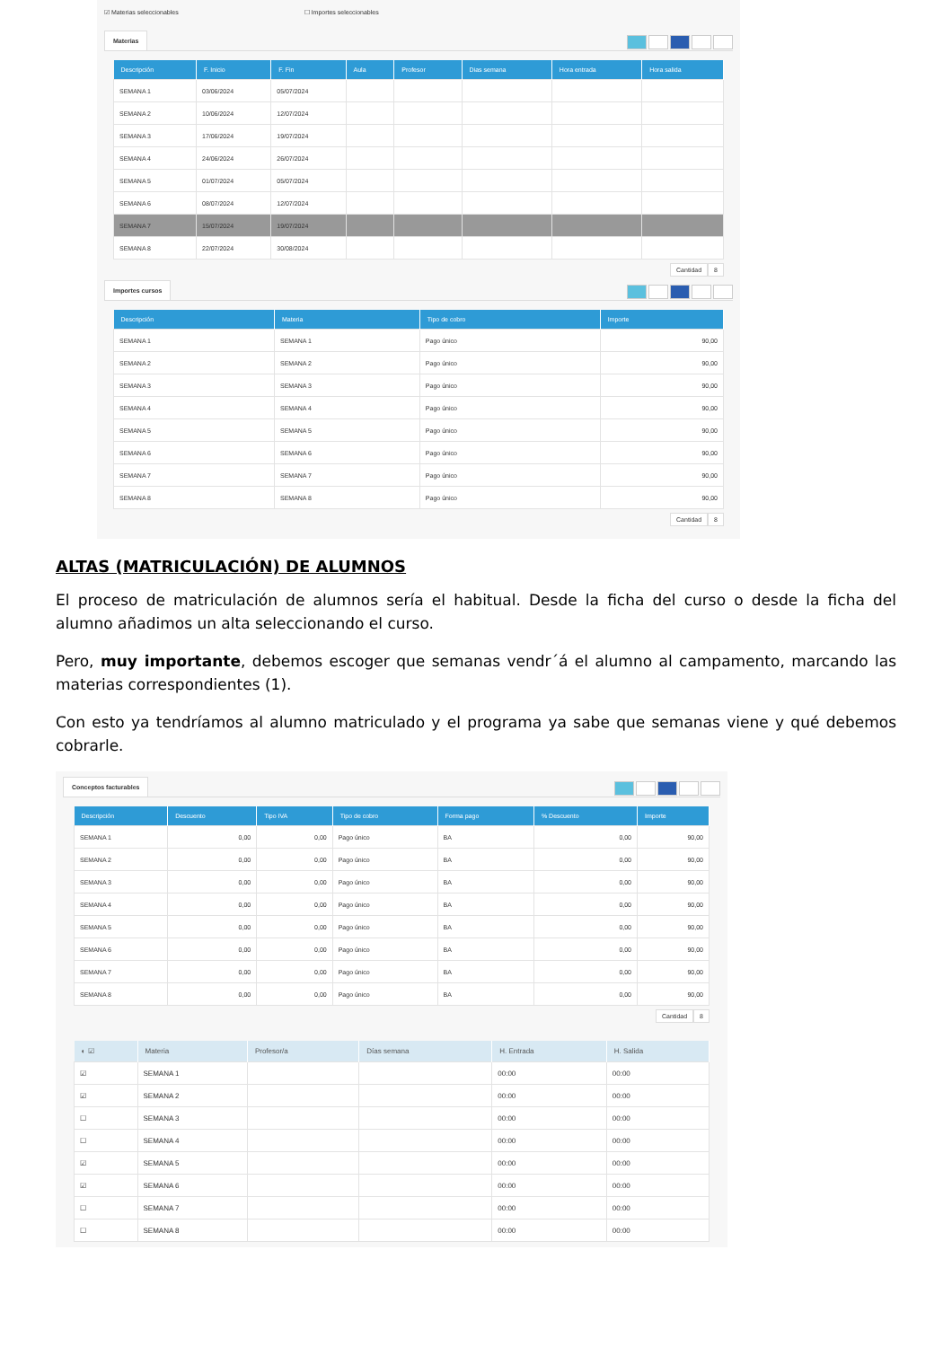☑ Materias seleccionables ☐ Importes seleccionables
Materias
| Descripción | F. Inicio | F. Fin | Aula | Profesor | Dias semana | Hora entrada | Hora salida |
| --- | --- | --- | --- | --- | --- | --- | --- |
| SEMANA 1 | 03/06/2024 | 05/07/2024 | | | | | |
| SEMANA 2 | 10/06/2024 | 12/07/2024 | | | | | |
| SEMANA 3 | 17/06/2024 | 19/07/2024 | | | | | |
| SEMANA 4 | 24/06/2024 | 26/07/2024 | | | | | |
| SEMANA 5 | 01/07/2024 | 05/07/2024 | | | | | |
| SEMANA 6 | 08/07/2024 | 12/07/2024 | | | | | |
| SEMANA 7 | 15/07/2024 | 19/07/2024 | | | | | |
| SEMANA 8 | 22/07/2024 | 30/08/2024 | | | | | |
Cantidad 8
Importes cursos
| Descripción | Materia | Tipo de cobro | Importe |
| --- | --- | --- | --- |
| SEMANA 1 | SEMANA 1 | Pago único | 90,00 |
| SEMANA 2 | SEMANA 2 | Pago único | 90,00 |
| SEMANA 3 | SEMANA 3 | Pago único | 90,00 |
| SEMANA 4 | SEMANA 4 | Pago único | 90,00 |
| SEMANA 5 | SEMANA 5 | Pago único | 90,00 |
| SEMANA 6 | SEMANA 6 | Pago único | 90,00 |
| SEMANA 7 | SEMANA 7 | Pago único | 90,00 |
| SEMANA 8 | SEMANA 8 | Pago único | 90,00 |
Cantidad 8
ALTAS (MATRICULACIÓN) DE ALUMNOS
El proceso de matriculación de alumnos sería el habitual. Desde la ficha del curso o desde la ficha del alumno añadimos un alta seleccionando el curso.
Pero, muy importante, debemos escoger que semanas vendr´á el alumno al campamento, marcando las materias correspondientes (1).
Con esto ya tendríamos al alumno matriculado y el programa ya sabe que semanas viene y qué debemos cobrarle.
Conceptos facturables
| Descripción | Descuento | Tipo IVA | Tipo de cobro | Forma pago | % Descuento | Importe |
| --- | --- | --- | --- | --- | --- | --- |
| SEMANA 1 | 0,00 | 0,00 | Pago único | BA | 0,00 | 90,00 |
| SEMANA 2 | 0,00 | 0,00 | Pago único | BA | 0,00 | 90,00 |
| SEMANA 3 | 0,00 | 0,00 | Pago único | BA | 0,00 | 90,00 |
| SEMANA 4 | 0,00 | 0,00 | Pago único | BA | 0,00 | 90,00 |
| SEMANA 5 | 0,00 | 0,00 | Pago único | BA | 0,00 | 90,00 |
| SEMANA 6 | 0,00 | 0,00 | Pago único | BA | 0,00 | 90,00 |
| SEMANA 7 | 0,00 | 0,00 | Pago único | BA | 0,00 | 90,00 |
| SEMANA 8 | 0,00 | 0,00 | Pago único | BA | 0,00 | 90,00 |
Cantidad 8
| ◐ ☑ | Materia | Profesor/a | Días semana | H. Entrada | H. Salida |
| --- | --- | --- | --- | --- | --- |
| ☑ | SEMANA 1 | | | 00:00 | 00:00 |
| ☑ | SEMANA 2 | | | 00:00 | 00:00 |
| ☐ | SEMANA 3 | | | 00:00 | 00:00 |
| ☐ | SEMANA 4 | | | 00:00 | 00:00 |
| ☑ | SEMANA 5 | | | 00:00 | 00:00 |
| ☑ | SEMANA 6 | | | 00:00 | 00:00 |
| ☐ | SEMANA 7 | | | 00:00 | 00:00 |
| ☐ | SEMANA 8 | | | 00:00 | 00:00 |